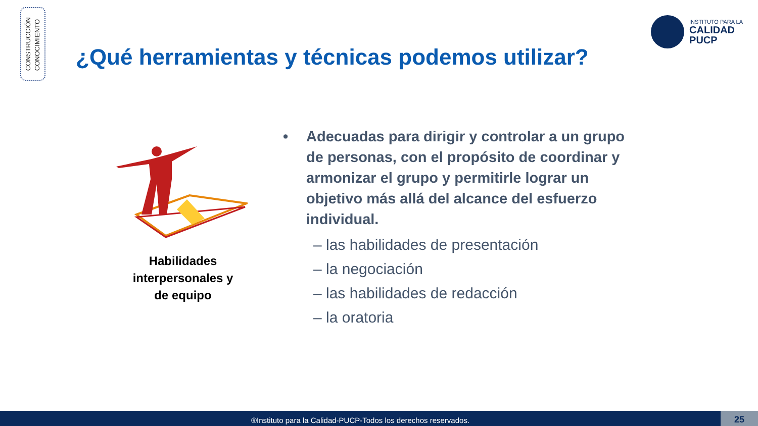CONSTRUCCIÓN
CONOCIMIENTO
INSTITUTO PARA LA
CALIDAD
PUCP
¿Qué herramientas y técnicas podemos utilizar?
Habilidades interpersonales y de equipo
• Adecuadas para dirigir y controlar a un grupo de personas, con el propósito de coordinar y armonizar el grupo y permitirle lograr un objetivo más allá del alcance del esfuerzo individual.
– las habilidades de presentación
– la negociación
– las habilidades de redacción
– la oratoria
®Instituto para la Calidad-PUCP-Todos los derechos reservados. 25